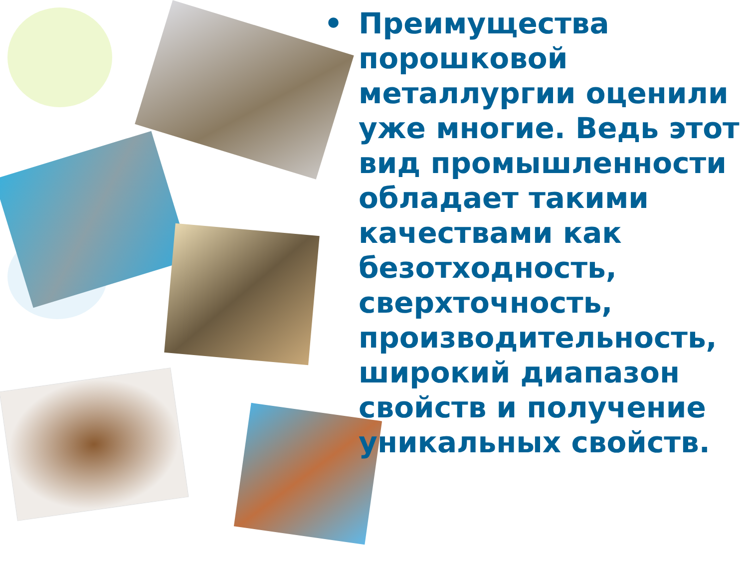• Преимущества порошковой металлургии оценили уже многие. Ведь этот вид промышленности обладает такими качествами как безотходность, сверхточность, производительность, широкий диапазон свойств и получение уникальных свойств.